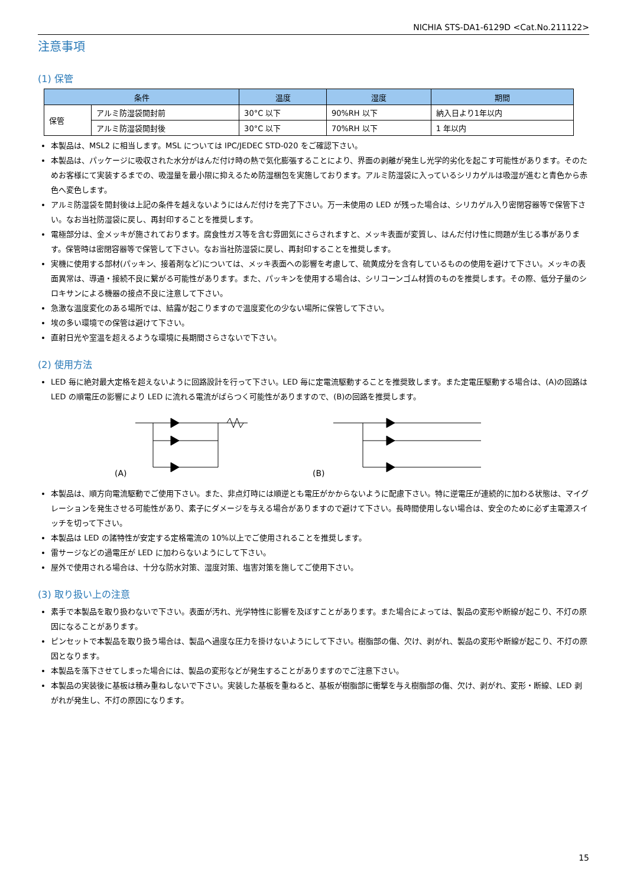NICHIA STS-DA1-6129D <Cat.No.211122>
注意事項
(1) 保管
| 条件 | | 温度 | 湿度 | 期間 |
| --- | --- | --- | --- | --- |
| 保管 | アルミ防湿袋開封前 | 30°C 以下 | 90%RH 以下 | 納入日より1年以内 |
| | アルミ防湿袋開封後 | 30°C 以下 | 70%RH 以下 | 1 年以内 |
本製品は、MSL2 に相当します。MSL については IPC/JEDEC STD-020 をご確認下さい。
本製品は、パッケージに吸収された水分がはんだ付け時の熱で気化膨張することにより、界面の剥離が発生し光学的劣化を起こす可能性があります。そのためお客様にて実装するまでの、吸湿量を最小限に抑えるため防湿梱包を実施しております。アルミ防湿袋に入っているシリカゲルは吸湿が進むと青色から赤色へ変色します。
アルミ防湿袋を開封後は上記の条件を越えないようにはんだ付けを完了下さい。万一未使用の LED が残った場合は、シリカゲル入り密閉容器等で保管下さい。なお当社防湿袋に戻し、再封印することを推奨します。
電極部分は、金メッキが施されております。腐食性ガス等を含む雰囲気にさらされますと、メッキ表面が変質し、はんだ付け性に問題が生じる事があります。保管時は密閉容器等で保管して下さい。なお当社防湿袋に戻し、再封印することを推奨します。
実機に使用する部材(パッキン、接着剤など)については、メッキ表面への影響を考慮して、硫黄成分を含有しているものの使用を避けて下さい。メッキの表面異常は、導通・接続不良に繋がる可能性があります。また、パッキンを使用する場合は、シリコーンゴム材質のものを推奨します。その際、低分子量のシロキサンによる機器の接点不良に注意して下さい。
急激な温度変化のある場所では、結露が起こりますので温度変化の少ない場所に保管して下さい。
埃の多い環境での保管は避けて下さい。
直射日光や室温を超えるような環境に長期間さらさないで下さい。
(2) 使用方法
LED 毎に絶対最大定格を超えないように回路設計を行って下さい。LED 毎に定電流駆動することを推奨致します。また定電圧駆動する場合は、(A)の回路は LED の順電圧の影響により LED に流れる電流がばらつく可能性がありますので、(B)の回路を推奨します。
(A) (B)
本製品は、順方向電流駆動でご使用下さい。また、非点灯時には順逆とも電圧がかからないように配慮下さい。特に逆電圧が連続的に加わる状態は、マイグレーションを発生させる可能性があり、素子にダメージを与える場合がありますので避けて下さい。長時間使用しない場合は、安全のために必ず主電源スイッチを切って下さい。
本製品は LED の諸特性が安定する定格電流の 10%以上でご使用されることを推奨します。
雷サージなどの過電圧が LED に加わらないようにして下さい。
屋外で使用される場合は、十分な防水対策、湿度対策、塩害対策を施してご使用下さい。
(3) 取り扱い上の注意
素手で本製品を取り扱わないで下さい。表面が汚れ、光学特性に影響を及ぼすことがあります。また場合によっては、製品の変形や断線が起こり、不灯の原因になることがあります。
ピンセットで本製品を取り扱う場合は、製品へ過度な圧力を掛けないようにして下さい。樹脂部の傷、欠け、剥がれ、製品の変形や断線が起こり、不灯の原因となります。
本製品を落下させてしまった場合には、製品の変形などが発生することがありますのでご注意下さい。
本製品の実装後に基板は積み重ねしないで下さい。実装した基板を重ねると、基板が樹脂部に衝撃を与え樹脂部の傷、欠け、剥がれ、変形・断線、LED 剥がれが発生し、不灯の原因になります。
15